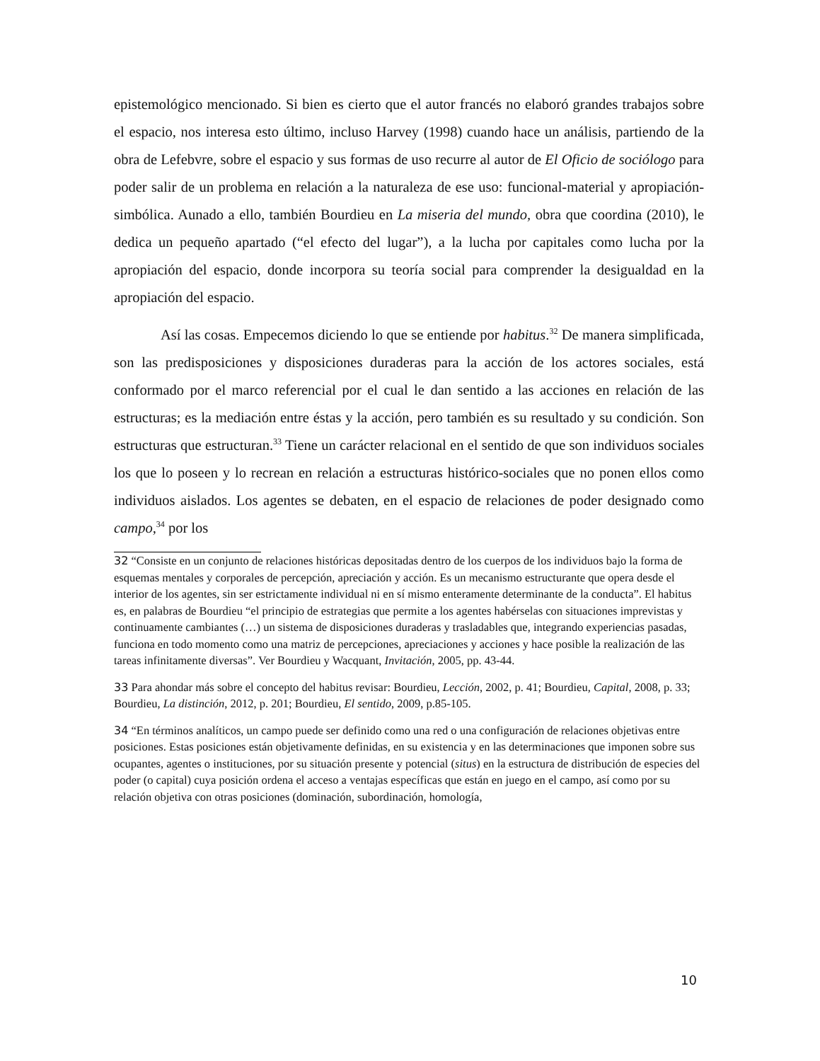epistemológico mencionado. Si bien es cierto que el autor francés no elaboró grandes trabajos sobre el espacio, nos interesa esto último, incluso Harvey (1998) cuando hace un análisis, partiendo de la obra de Lefebvre, sobre el espacio y sus formas de uso recurre al autor de El Oficio de sociólogo para poder salir de un problema en relación a la naturaleza de ese uso: funcional-material y apropiación-simbólica. Aunado a ello, también Bourdieu en La miseria del mundo, obra que coordina (2010), le dedica un pequeño apartado (“el efecto del lugar”), a la lucha por capitales como lucha por la apropiación del espacio, donde incorpora su teoría social para comprender la desigualdad en la apropiación del espacio.
Así las cosas. Empecemos diciendo lo que se entiende por habitus.<sup>32</sup> De manera simplificada, son las predisposiciones y disposiciones duraderas para la acción de los actores sociales, está conformado por el marco referencial por el cual le dan sentido a las acciones en relación de las estructuras; es la mediación entre éstas y la acción, pero también es su resultado y su condición. Son estructuras que estructuran.<sup>33</sup> Tiene un carácter relacional en el sentido de que son individuos sociales los que lo poseen y lo recrean en relación a estructuras histórico-sociales que no ponen ellos como individuos aislados. Los agentes se debaten, en el espacio de relaciones de poder designado como campo,<sup>34</sup> por los
32 “Consiste en un conjunto de relaciones históricas depositadas dentro de los cuerpos de los individuos bajo la forma de esquemas mentales y corporales de percepción, apreciación y acción. Es un mecanismo estructurante que opera desde el interior de los agentes, sin ser estrictamente individual ni en sí mismo enteramente determinante de la conducta”. El habitus es, en palabras de Bourdieu “el principio de estrategias que permite a los agentes habérselas con situaciones imprevistas y continuamente cambiantes (…) un sistema de disposiciones duraderas y trasladables que, integrando experiencias pasadas, funciona en todo momento como una matriz de percepciones, apreciaciones y acciones y hace posible la realización de las tareas infinitamente diversas”. Ver Bourdieu y Wacquant, Invitación, 2005, pp. 43-44.
33 Para ahondar más sobre el concepto del habitus revisar: Bourdieu, Lección, 2002, p. 41; Bourdieu, Capital, 2008, p. 33; Bourdieu, La distinción, 2012, p. 201; Bourdieu, El sentido, 2009, p.85-105.
34 “En términos analíticos, un campo puede ser definido como una red o una configuración de relaciones objetivas entre posiciones. Estas posiciones están objetivamente definidas, en su existencia y en las determinaciones que imponen sobre sus ocupantes, agentes o instituciones, por su situación presente y potencial (situs) en la estructura de distribución de especies del poder (o capital) cuya posición ordena el acceso a ventajas específicas que están en juego en el campo, así como por su relación objetiva con otras posiciones (dominación, subordinación, homología,
10